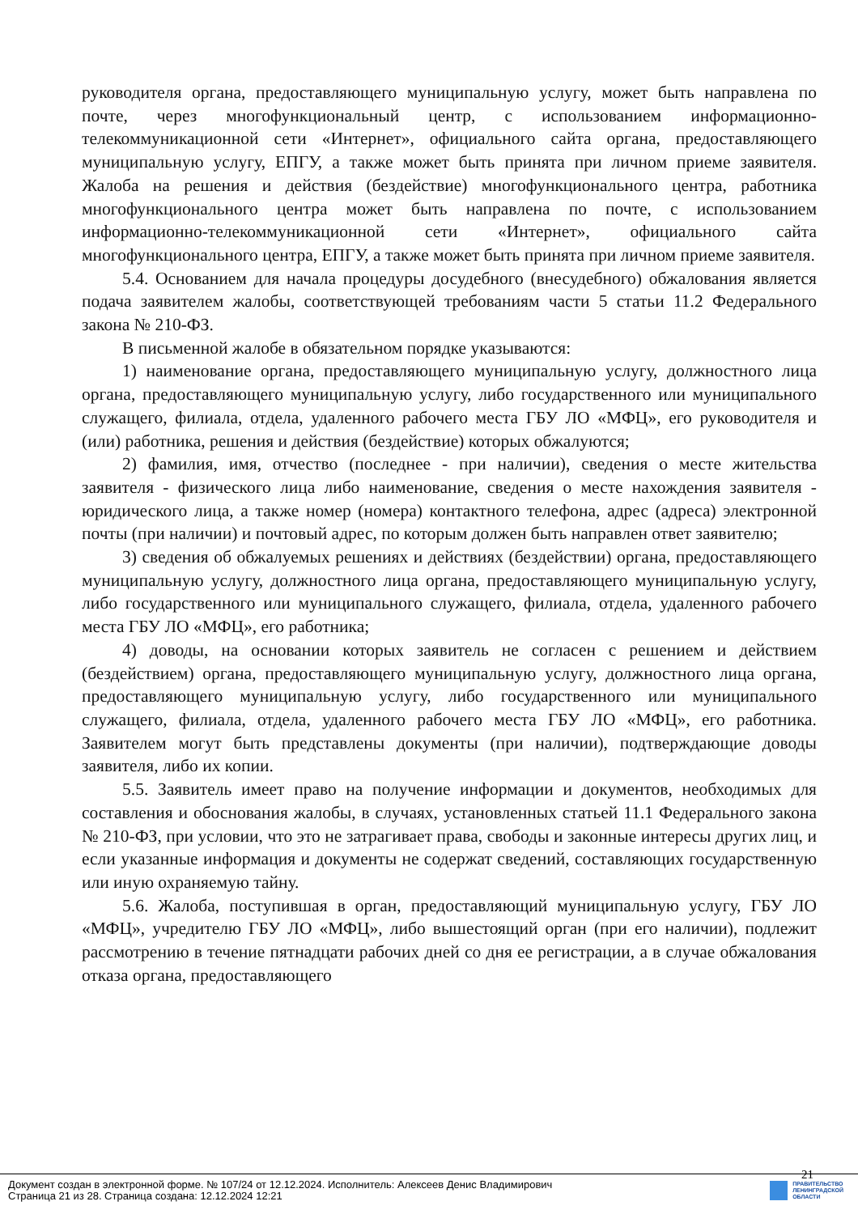руководителя органа, предоставляющего муниципальную услугу, может быть направлена по почте, через многофункциональный центр, с использованием информационно-телекоммуникационной сети «Интернет», официального сайта органа, предоставляющего муниципальную услугу, ЕПГУ, а также может быть принята при личном приеме заявителя. Жалоба на решения и действия (бездействие) многофункционального центра, работника многофункционального центра может быть направлена по почте, с использованием информационно-телекоммуникационной сети «Интернет», официального сайта многофункционального центра, ЕПГУ, а также может быть принята при личном приеме заявителя.
5.4. Основанием для начала процедуры досудебного (внесудебного) обжалования является подача заявителем жалобы, соответствующей требованиям части 5 статьи 11.2 Федерального закона № 210-ФЗ.
В письменной жалобе в обязательном порядке указываются:
1) наименование органа, предоставляющего муниципальную услугу, должностного лица органа, предоставляющего муниципальную услугу, либо государственного или муниципального служащего, филиала, отдела, удаленного рабочего места ГБУ ЛО «МФЦ», его руководителя и (или) работника, решения и действия (бездействие) которых обжалуются;
2) фамилия, имя, отчество (последнее - при наличии), сведения о месте жительства заявителя - физического лица либо наименование, сведения о месте нахождения заявителя - юридического лица, а также номер (номера) контактного телефона, адрес (адреса) электронной почты (при наличии) и почтовый адрес, по которым должен быть направлен ответ заявителю;
3) сведения об обжалуемых решениях и действиях (бездействии) органа, предоставляющего муниципальную услугу, должностного лица органа, предоставляющего муниципальную услугу, либо государственного или муниципального служащего, филиала, отдела, удаленного рабочего места ГБУ ЛО «МФЦ», его работника;
4) доводы, на основании которых заявитель не согласен с решением и действием (бездействием) органа, предоставляющего муниципальную услугу, должностного лица органа, предоставляющего муниципальную услугу, либо государственного или муниципального служащего, филиала, отдела, удаленного рабочего места ГБУ ЛО «МФЦ», его работника. Заявителем могут быть представлены документы (при наличии), подтверждающие доводы заявителя, либо их копии.
5.5. Заявитель имеет право на получение информации и документов, необходимых для составления и обоснования жалобы, в случаях, установленных статьей 11.1 Федерального закона № 210-ФЗ, при условии, что это не затрагивает права, свободы и законные интересы других лиц, и если указанные информация и документы не содержат сведений, составляющих государственную или иную охраняемую тайну.
5.6. Жалоба, поступившая в орган, предоставляющий муниципальную услугу, ГБУ ЛО «МФЦ», учредителю ГБУ ЛО «МФЦ», либо вышестоящий орган (при его наличии), подлежит рассмотрению в течение пятнадцати рабочих дней со дня ее регистрации, а в случае обжалования отказа органа, предоставляющего
21
Документ создан в электронной форме. № 107/24 от 12.12.2024. Исполнитель: Алексеев Денис Владимирович
Страница 21 из 28. Страница создана: 12.12.2024 12:21
ПРАВИТЕЛЬСТВО
ЛЕНИНГРАДСКОЙ
ОБЛАСТИ